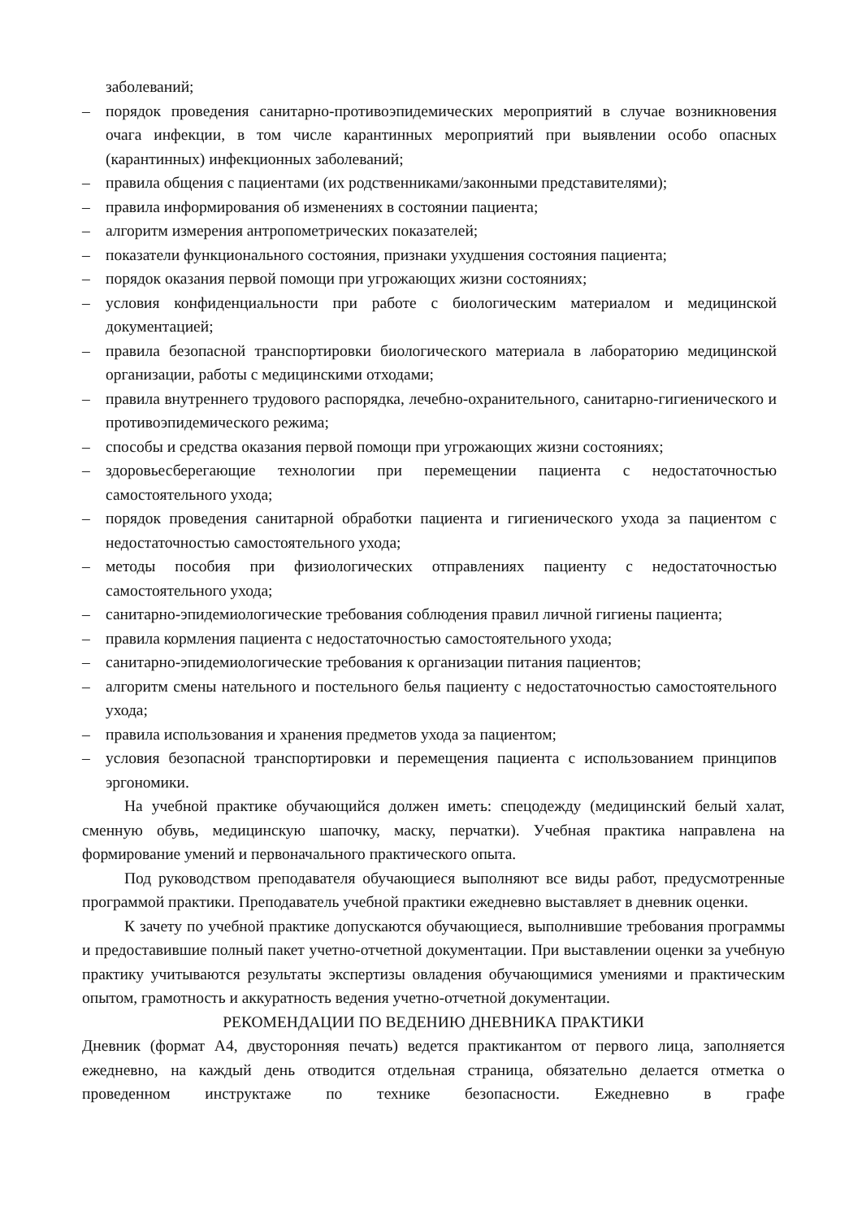заболеваний;
– порядок проведения санитарно-противоэпидемических мероприятий в случае возникновения очага инфекции, в том числе карантинных мероприятий при выявлении особо опасных (карантинных) инфекционных заболеваний;
– правила общения с пациентами (их родственниками/законными представителями);
– правила информирования об изменениях в состоянии пациента;
– алгоритм измерения антропометрических показателей;
– показатели функционального состояния, признаки ухудшения состояния пациента;
– порядок оказания первой помощи при угрожающих жизни состояниях;
– условия конфиденциальности при работе с биологическим материалом и медицинской документацией;
– правила безопасной транспортировки биологического материала в лабораторию медицинской организации, работы с медицинскими отходами;
– правила внутреннего трудового распорядка, лечебно-охранительного, санитарно-гигиенического и противоэпидемического режима;
– способы и средства оказания первой помощи при угрожающих жизни состояниях;
– здоровьесберегающие технологии при перемещении пациента с недостаточностью самостоятельного ухода;
– порядок проведения санитарной обработки пациента и гигиенического ухода за пациентом с недостаточностью самостоятельного ухода;
– методы пособия при физиологических отправлениях пациенту с недостаточностью самостоятельного ухода;
– санитарно-эпидемиологические требования соблюдения правил личной гигиены пациента;
– правила кормления пациента с недостаточностью самостоятельного ухода;
– санитарно-эпидемиологические требования к организации питания пациентов;
– алгоритм смены нательного и постельного белья пациенту с недостаточностью самостоятельного ухода;
– правила использования и хранения предметов ухода за пациентом;
– условия безопасной транспортировки и перемещения пациента с использованием принципов эргономики.
На учебной практике обучающийся должен иметь: спецодежду (медицинский белый халат, сменную обувь, медицинскую шапочку, маску, перчатки). Учебная практика направлена на формирование умений и первоначального практического опыта.
Под руководством преподавателя обучающиеся выполняют все виды работ, предусмотренные программой практики. Преподаватель учебной практики ежедневно выставляет в дневник оценки.
К зачету по учебной практике допускаются обучающиеся, выполнившие требования программы и предоставившие полный пакет учетно-отчетной документации. При выставлении оценки за учебную практику учитываются результаты экспертизы овладения обучающимися умениями и практическим опытом, грамотность и аккуратность ведения учетно-отчетной документации.
РЕКОМЕНДАЦИИ ПО ВЕДЕНИЮ ДНЕВНИКА ПРАКТИКИ
Дневник (формат А4, двусторонняя печать) ведется практикантом от первого лица, заполняется ежедневно, на каждый день отводится отдельная страница, обязательно делается отметка о проведенном инструктаже по технике безопасности. Ежедневно в графе